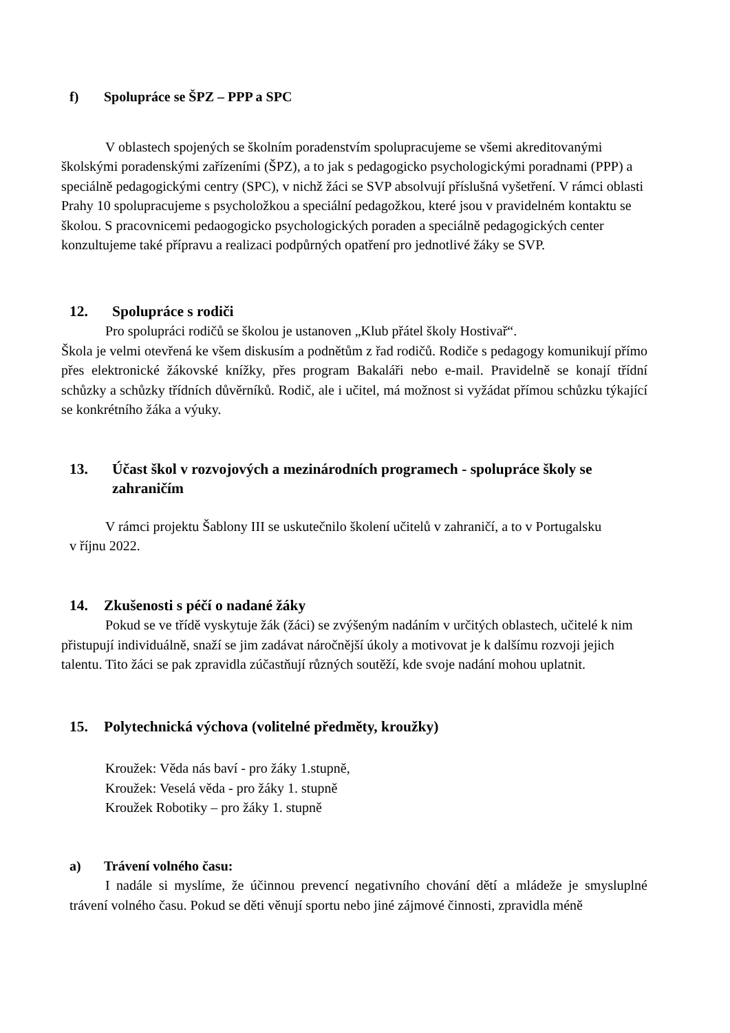f) Spolupráce se ŠPZ – PPP a SPC
V oblastech spojených se školním poradenstvím spolupracujeme se všemi akreditovanými školskými poradenskými zařízeními (ŠPZ), a to jak s pedagogicko psychologickými poradnami (PPP) a speciálně pedagogickými centry (SPC), v nichž žáci se SVP absolvují příslušná vyšetření. V rámci oblasti Prahy 10 spolupracujeme s psycholožkou a speciální pedagožkou, které jsou v pravidelném kontaktu se školou. S pracovnicemi pedaogogicko psychologických poraden a speciálně pedagogických center konzultujeme také přípravu a realizaci podpůrných opatření pro jednotlivé žáky se SVP.
12. Spolupráce s rodiči
Pro spolupráci rodičů se školou je ustanoven „Klub přátel školy Hostivař“.
Škola je velmi otevřená ke všem diskusím a podnětům z řad rodičů. Rodiče s pedagogy komunikují přímo přes elektronické žákovské knížky, přes program Bakaláři nebo e-mail. Pravidelně se konají třídní schůzky a schůzky třídních důvěrníků. Rodič, ale i učitel, má možnost si vyžádat přímou schůzku týkající se konkrétního žáka a výuky.
13. Účast škol v rozvojových a mezinárodních programech - spolupráce školy se zahraničím
V rámci projektu Šablony III se uskutečnilo školení učitelů v zahraničí, a to v Portugalsku
v říjnu 2022.
14. Zkušenosti s péčí o nadané žáky
Pokud se ve třídě vyskytuje žák (žáci) se zvýšeným nadáním v určitých oblastech, učitelé k nim přistupují individuálně, snaží se jim zadávat náročnější úkoly a motivovat je k dalšímu rozvoji jejich talentu. Tito žáci se pak zpravidla zúčastňují různých soutěží, kde svoje nadání mohou uplatnit.
15. Polytechnická výchova (volitelné předměty, kroužky)
Kroužek: Věda nás baví - pro žáky 1.stupně,
Kroužek: Veselá věda - pro žáky 1. stupně
Kroužek Robotiky – pro žáky 1. stupně
a) Trávení volného času:
I nadále si myslíme, že účinnou prevencí negativního chování dětí a mládeže je smysluplné trávení volného času. Pokud se děti věnují sportu nebo jiné zájmové činnosti, zpravidla méně